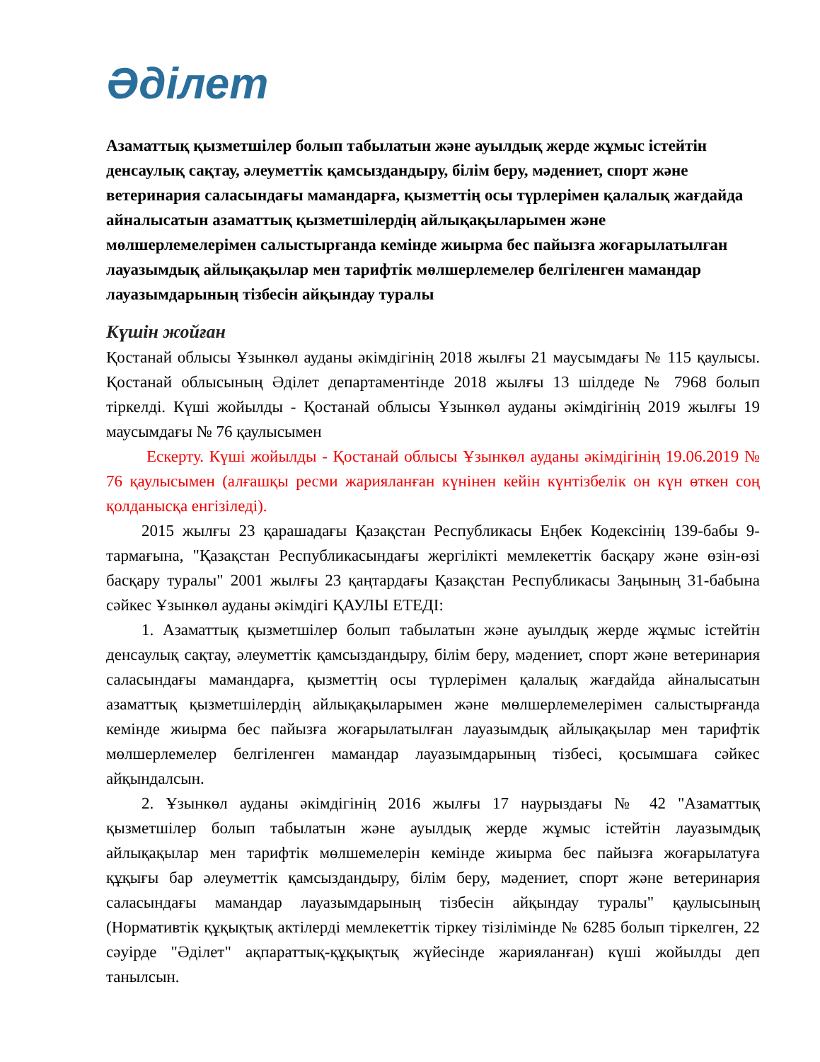Әділет
Азаматтық қызметшілер болып табылатын және ауылдық жерде жұмыс істейтін денсаулық сақтау, әлеуметтік қамсыздандыру, білім беру, мәдениет, спорт және ветеринария саласындағы мамандарға, қызметтің осы түрлерімен қалалық жағдайда айналысатын азаматтық қызметшілердің айлықақыларымен және мөлшерлемелерімен салыстырғанда кемінде жиырма бес пайызға жоғарылатылған лауазымдық айлықақылар мен тарифтік мөлшерлемелер белгіленген мамандар лауазымдарының тізбесін айқындау туралы
Күшін жойған
Қостанай облысы Ұзынкөл ауданы әкімдігінің 2018 жылғы 21 маусымдағы № 115 қаулысы. Қостанай облысының Әділет департаментінде 2018 жылғы 13 шілдеде № 7968 болып тіркелді. Күші жойылды - Қостанай облысы Ұзынкөл ауданы әкімдігінің 2019 жылғы 19 маусымдағы № 76 қаулысымен
Ескерту. Күші жойылды - Қостанай облысы Ұзынкөл ауданы әкімдігінің 19.06.2019 № 76 қаулысымен (алғашқы ресми жарияланған күнінен кейін күнтізбелік он күн өткен соң қолданысқа енгізіледі).
2015 жылғы 23 қарашадағы Қазақстан Республикасы Еңбек Кодексінің 139-бабы 9-тармағына, "Қазақстан Республикасындағы жергілікті мемлекеттік басқару және өзін-өзі басқару туралы" 2001 жылғы 23 қаңтардағы Қазақстан Республикасы Заңының 31-бабына сәйкес Ұзынкөл ауданы әкімдігі ҚАУЛЫ ЕТЕДІ:
1. Азаматтық қызметшілер болып табылатын және ауылдық жерде жұмыс істейтін денсаулық сақтау, әлеуметтік қамсыздандыру, білім беру, мәдениет, спорт және ветеринария саласындағы мамандарға, қызметтің осы түрлерімен қалалық жағдайда айналысатын азаматтық қызметшілердің айлықақыларымен және мөлшерлемелерімен салыстырғанда кемінде жиырма бес пайызға жоғарылатылған лауазымдық айлықақылар мен тарифтік мөлшерлемелер белгіленген мамандар лауазымдарының тізбесі, қосымшаға сәйкес айқындалсын.
2. Ұзынкөл ауданы әкімдігінің 2016 жылғы 17 наурыздағы № 42 "Азаматтық қызметшілер болып табылатын және ауылдық жерде жұмыс істейтін лауазымдық айлықақылар мен тарифтік мөлшемелерін кемінде жиырма бес пайызға жоғарылатуға құқығы бар әлеуметтік қамсыздандыру, білім беру, мәдениет, спорт және ветеринария саласындағы мамандар лауазымдарының тізбесін айқындау туралы" қаулысының (Нормативтік құқықтық актілерді мемлекеттік тіркеу тізілімінде № 6285 болып тіркелген, 22 сәуірде "Әділет" ақпараттық-құқықтық жүйесінде жарияланған) күші жойылды деп танылсын.